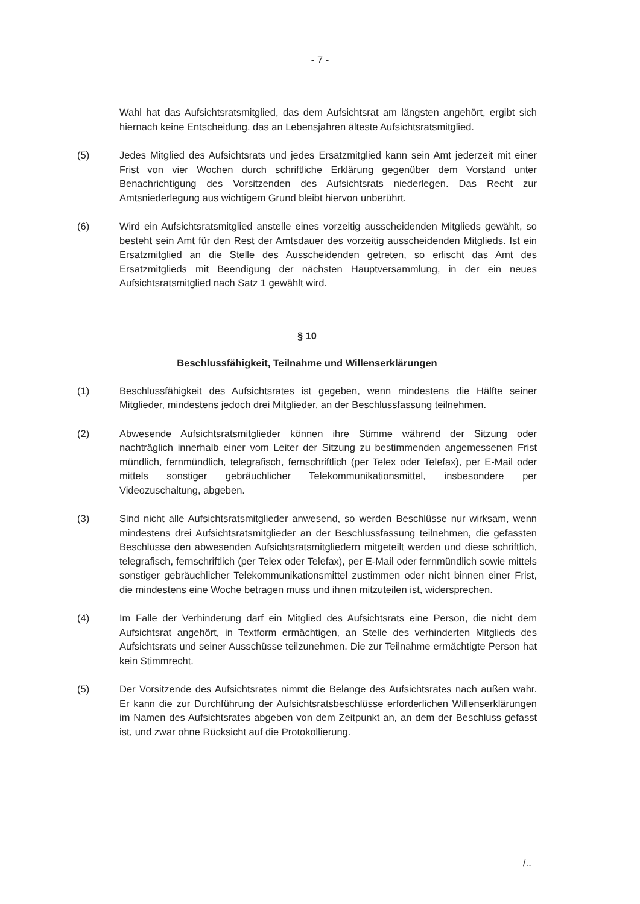- 7 -
Wahl hat das Aufsichtsratsmitglied, das dem Aufsichtsrat am längsten angehört, ergibt sich hiernach keine Entscheidung, das an Lebensjahren älteste Aufsichtsratsmitglied.
(5) Jedes Mitglied des Aufsichtsrats und jedes Ersatzmitglied kann sein Amt jederzeit mit einer Frist von vier Wochen durch schriftliche Erklärung gegenüber dem Vorstand unter Benachrichtigung des Vorsitzenden des Aufsichtsrats niederlegen. Das Recht zur Amtsniederlegung aus wichtigem Grund bleibt hiervon unberührt.
(6) Wird ein Aufsichtsratsmitglied anstelle eines vorzeitig ausscheidenden Mitglieds gewählt, so besteht sein Amt für den Rest der Amtsdauer des vorzeitig ausscheidenden Mitglieds. Ist ein Ersatzmitglied an die Stelle des Ausscheidenden getreten, so erlischt das Amt des Ersatzmitglieds mit Beendigung der nächsten Hauptversammlung, in der ein neues Aufsichtsratsmitglied nach Satz 1 gewählt wird.
§ 10
Beschlussfähigkeit, Teilnahme und Willenserklärungen
(1) Beschlussfähigkeit des Aufsichtsrates ist gegeben, wenn mindestens die Hälfte seiner Mitglieder, mindestens jedoch drei Mitglieder, an der Beschlussfassung teilnehmen.
(2) Abwesende Aufsichtsratsmitglieder können ihre Stimme während der Sitzung oder nachträglich innerhalb einer vom Leiter der Sitzung zu bestimmenden angemessenen Frist mündlich, fernmündlich, telegrafisch, fernschriftlich (per Telex oder Telefax), per E-Mail oder mittels sonstiger gebräuchlicher Telekommunikationsmittel, insbesondere per Videozuschaltung, abgeben.
(3) Sind nicht alle Aufsichtsratsmitglieder anwesend, so werden Beschlüsse nur wirksam, wenn mindestens drei Aufsichtsratsmitglieder an der Beschlussfassung teilnehmen, die gefassten Beschlüsse den abwesenden Aufsichtsratsmitgliedern mitgeteilt werden und diese schriftlich, telegrafisch, fernschriftlich (per Telex oder Telefax), per E-Mail oder fernmündlich sowie mittels sonstiger gebräuchlicher Telekommunikationsmittel zustimmen oder nicht binnen einer Frist, die mindestens eine Woche betragen muss und ihnen mitzuteilen ist, widersprechen.
(4) Im Falle der Verhinderung darf ein Mitglied des Aufsichtsrats eine Person, die nicht dem Aufsichtsrat angehört, in Textform ermächtigen, an Stelle des verhinderten Mitglieds des Aufsichtsrats und seiner Ausschüsse teilzunehmen. Die zur Teilnahme ermächtigte Person hat kein Stimmrecht.
(5) Der Vorsitzende des Aufsichtsrates nimmt die Belange des Aufsichtsrates nach außen wahr. Er kann die zur Durchführung der Aufsichtsratsbeschlüsse erforderlichen Willenserklärungen im Namen des Aufsichtsrates abgeben von dem Zeitpunkt an, an dem der Beschluss gefasst ist, und zwar ohne Rücksicht auf die Protokollierung.
/..